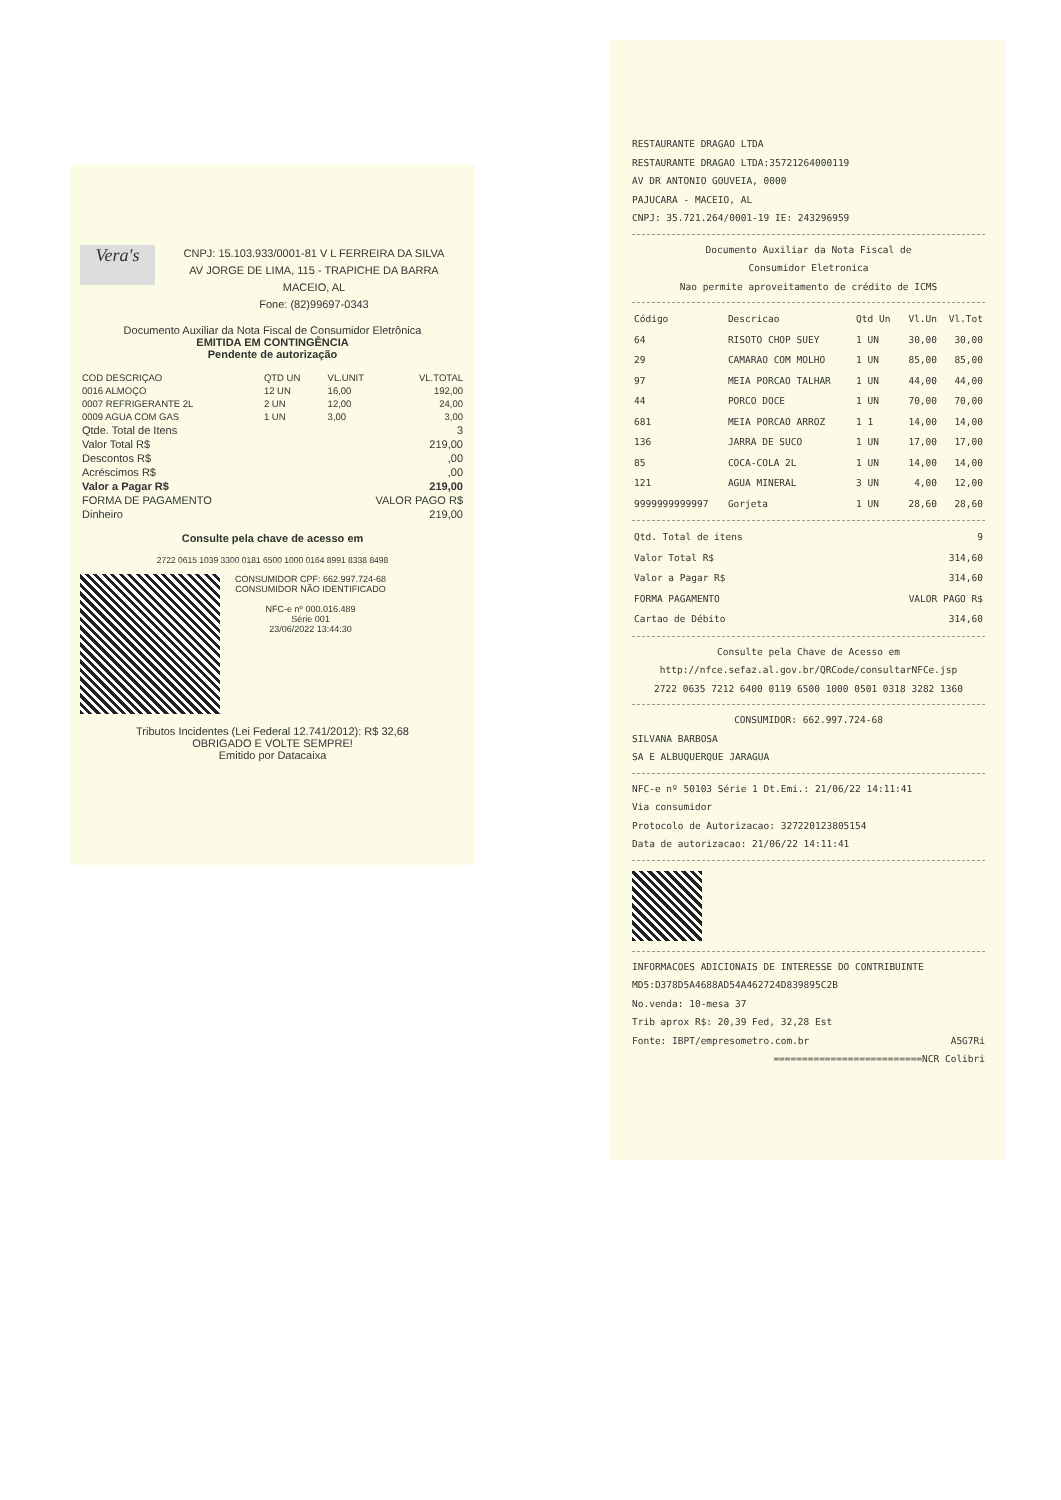Vera's
CNPJ: 15.103.933/0001-81 V L FERREIRA DA SILVA
AV JORGE DE LIMA, 115 - TRAPICHE DA BARRA
MACEIO, AL
Fone: (82)99697-0343
Documento Auxiliar da Nota Fiscal de Consumidor Eletrônica
EMITIDA EM CONTINGÊNCIA
Pendente de autorização
| COD DESCRIÇAO | QTD UN | VL.UNIT | VL.TOTAL |
| --- | --- | --- | --- |
| 0016 ALMOÇO | 12 UN | 16,00 | 192,00 |
| 0007 REFRIGERANTE 2L | 2 UN | 12,00 | 24,00 |
| 0009 AGUA COM GAS | 1 UN | 3,00 | 3,00 |
| Qtde. Total de Itens | 3 |
| Valor Total R$ | 219,00 |
| Descontos R$ | ,00 |
| Acréscimos R$ | ,00 |
| Valor a Pagar R$ | 219,00 |
| FORMA DE PAGAMENTO | VALOR PAGO R$ |
| Dinheiro | 219,00 |
Consulte pela chave de acesso em
2722 0615 1039 3300 0181 6500 1000 0164 8991 8338 8498
CONSUMIDOR CPF: 662.997.724-68
CONSUMIDOR NÃO IDENTIFICADO
NFC-e nº 000.016.489
Série 001
23/06/2022 13:44:30
Tributos Incidentes (Lei Federal 12.741/2012): R$ 32,68
OBRIGADO E VOLTE SEMPRE!
Emitido por Datacaixa
RESTAURANTE DRAGAO LTDA
RESTAURANTE DRAGAO LTDA:35721264000119
AV DR ANTONIO GOUVEIA, 0000
PAJUCARA - MACEIO, AL
CNPJ: 35.721.264/0001-19 IE: 243296959
Documento Auxiliar da Nota Fiscal de
Consumidor Eletronica
Nao permite aproveitamento de crédito de ICMS
| Código | Descricao | Qtd Un | Vl.Un | Vl.Tot |
| --- | --- | --- | --- | --- |
| 64 | RISOTO CHOP SUEY | 1 UN | 30,00 | 30,00 |
| 29 | CAMARAO COM MOLHO | 1 UN | 85,00 | 85,00 |
| 97 | MEIA PORCAO TALHAR | 1 UN | 44,00 | 44,00 |
| 44 | PORCO DOCE | 1 UN | 70,00 | 70,00 |
| 681 | MEIA PORCAO ARROZ | 1 1 | 14,00 | 14,00 |
| 136 | JARRA DE SUCO | 1 UN | 17,00 | 17,00 |
| 85 | COCA-COLA 2L | 1 UN | 14,00 | 14,00 |
| 121 | AGUA MINERAL | 3 UN | 4,00 | 12,00 |
| 9999999999997 | Gorjeta | 1 UN | 28,60 | 28,60 |
| Qtd. Total de itens | 9 |
| Valor Total R$ | 314,60 |
| Valor a Pagar R$ | 314,60 |
| FORMA PAGAMENTO | VALOR PAGO R$ |
| Cartao de Débito | 314,60 |
Consulte pela Chave de Acesso em
http://nfce.sefaz.al.gov.br/QRCode/consultarNFCe.jsp
2722 0635 7212 6400 0119 6500 1000 0501 0318 3282 1360
CONSUMIDOR: 662.997.724-68
SILVANA BARBOSA
SA E ALBUQUERQUE JARAGUA
NFC-e nº 50103 Série 1 Dt.Emi.: 21/06/22 14:11:41
Via consumidor
Protocolo de Autorizacao: 327220123805154
Data de autorizacao: 21/06/22 14:11:41
INFORMACOES ADICIONAIS DE INTERESSE DO CONTRIBUINTE
MD5:D378D5A4688AD54A462724D839895C2B
No.venda: 10-mesa 37
Trib aprox R$: 20,39 Fed, 32,28 Est
Fonte: IBPT/empresometro.com.br A5G7Ri
==========================NCR Colibri